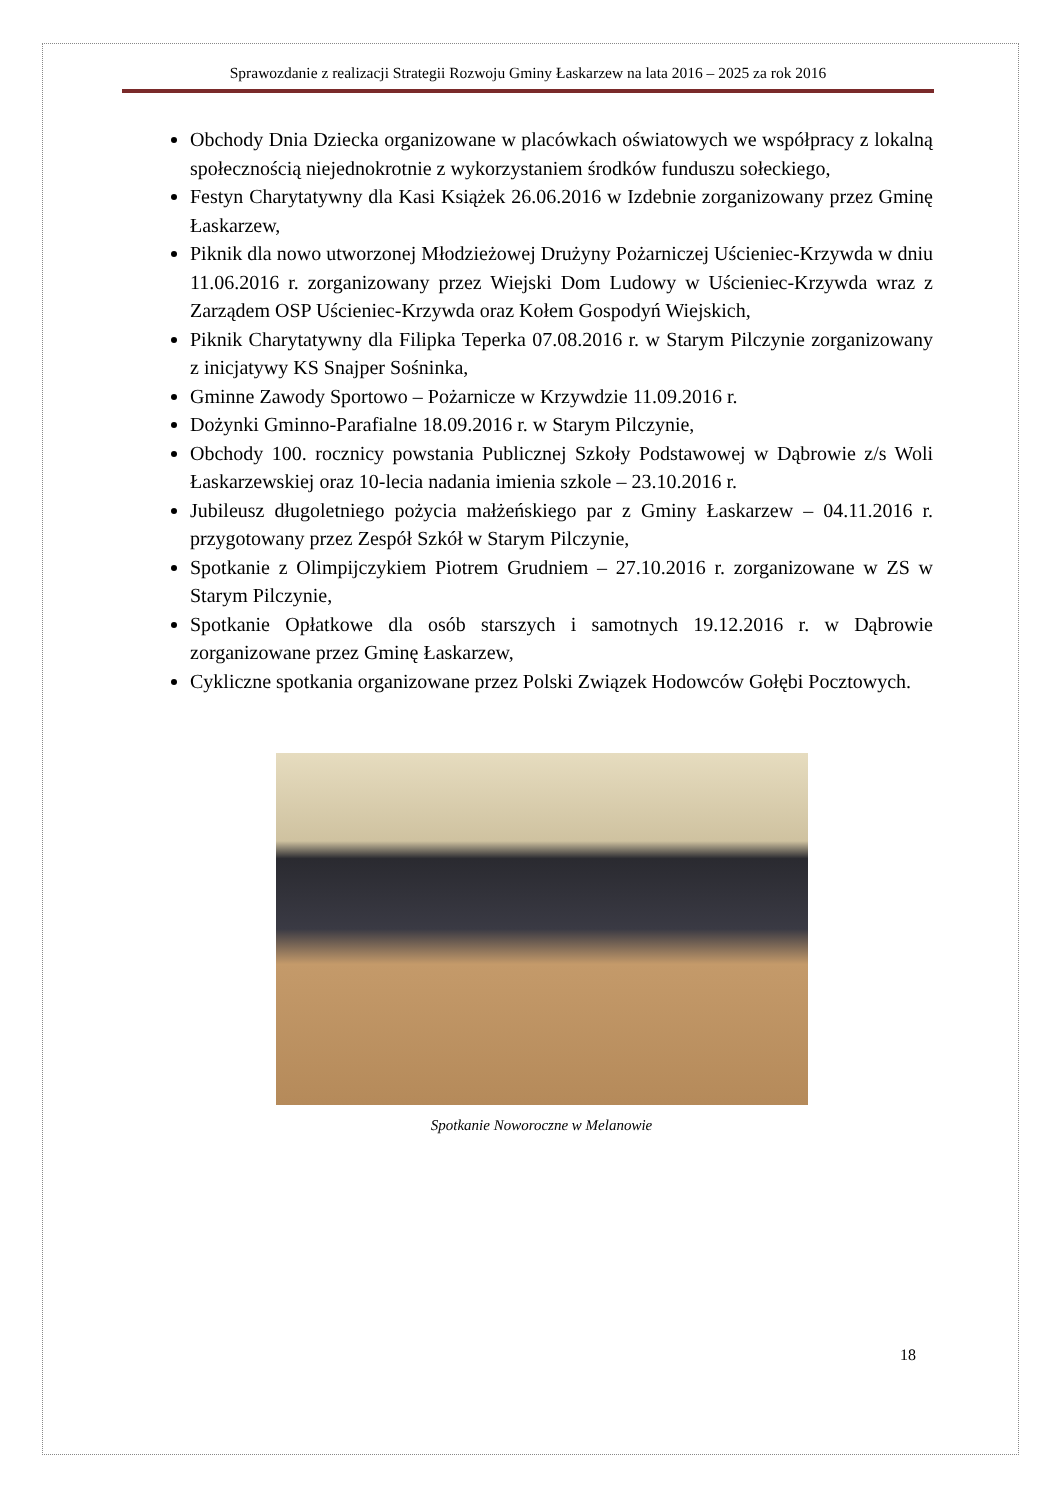Sprawozdanie z realizacji Strategii Rozwoju Gminy Łaskarzew na lata 2016 – 2025 za rok 2016
Obchody Dnia Dziecka organizowane w placówkach oświatowych we współpracy z lokalną społecznością niejednokrotnie z wykorzystaniem środków funduszu sołeckiego,
Festyn Charytatywny dla Kasi Książek 26.06.2016 w Izdebnie zorganizowany przez Gminę Łaskarzew,
Piknik dla nowo utworzonej Młodzieżowej Drużyny Pożarniczej Uścieniec-Krzywda w dniu 11.06.2016 r. zorganizowany przez Wiejski Dom Ludowy w Uścieniec-Krzywda wraz z Zarządem OSP Uścieniec-Krzywda oraz Kołem Gospodyń Wiejskich,
Piknik Charytatywny dla Filipka Teperka 07.08.2016 r. w Starym Pilczynie zorganizowany z inicjatywy KS Snajper Sośninka,
Gminne Zawody Sportowo – Pożarnicze w Krzywdzie 11.09.2016 r.
Dożynki Gminno-Parafialne 18.09.2016 r. w Starym Pilczynie,
Obchody 100. rocznicy powstania Publicznej Szkoły Podstawowej w Dąbrowie z/s Woli Łaskarzewskiej oraz 10-lecia nadania imienia szkole – 23.10.2016 r.
Jubileusz długoletniego pożycia małżeńskiego par z Gminy Łaskarzew – 04.11.2016 r. przygotowany przez Zespół Szkół w Starym Pilczynie,
Spotkanie z Olimpijczykiem Piotrem Grudniem – 27.10.2016 r. zorganizowane w ZS w Starym Pilczynie,
Spotkanie Opłatkowe dla osób starszych i samotnych 19.12.2016 r. w Dąbrowie zorganizowane przez Gminę Łaskarzew,
Cykliczne spotkania organizowane przez Polski Związek Hodowców Gołębi Pocztowych.
Spotkanie Noworoczne w Melanowie
18